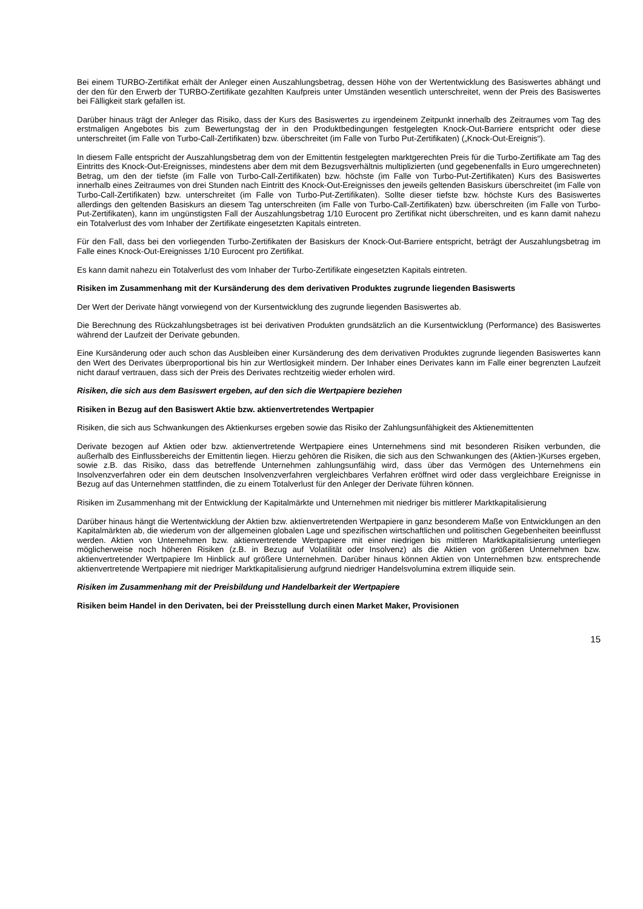Bei einem TURBO-Zertifikat erhält der Anleger einen Auszahlungsbetrag, dessen Höhe von der Wertentwicklung des Basiswertes abhängt und der den für den Erwerb der TURBO-Zertifikate gezahlten Kaufpreis unter Umständen wesentlich unterschreitet, wenn der Preis des Basiswertes bei Fälligkeit stark gefallen ist.
Darüber hinaus trägt der Anleger das Risiko, dass der Kurs des Basiswertes zu irgendeinem Zeitpunkt innerhalb des Zeitraumes vom Tag des erstmaligen Angebotes bis zum Bewertungstag der in den Produktbedingungen festgelegten Knock-Out-Barriere entspricht oder diese unterschreitet (im Falle von Turbo-Call-Zertifikaten) bzw. überschreitet (im Falle von Turbo Put-Zertifikaten) („Knock-Out-Ereignis“).
In diesem Falle entspricht der Auszahlungsbetrag dem von der Emittentin festgelegten marktgerechten Preis für die Turbo-Zertifikate am Tag des Eintritts des Knock-Out-Ereignisses, mindestens aber dem mit dem Bezugsverhältnis multiplizierten (und gegebenenfalls in Euro umgerechneten) Betrag, um den der tiefste (im Falle von Turbo-Call-Zertifikaten) bzw. höchste (im Falle von Turbo-Put-Zertifikaten) Kurs des Basiswertes innerhalb eines Zeitraumes von drei Stunden nach Eintritt des Knock-Out-Ereignisses den jeweils geltenden Basiskurs überschreitet (im Falle von Turbo-Call-Zertifikaten) bzw. unterschreitet (im Falle von Turbo-Put-Zertifikaten). Sollte dieser tiefste bzw. höchste Kurs des Basiswertes allerdings den geltenden Basiskurs an diesem Tag unterschreiten (im Falle von Turbo-Call-Zertifikaten) bzw. überschreiten (im Falle von Turbo-Put-Zertifikaten), kann im ungünstigsten Fall der Auszahlungsbetrag 1/10 Eurocent pro Zertifikat nicht überschreiten, und es kann damit nahezu ein Totalverlust des vom Inhaber der Zertifikate eingesetzten Kapitals eintreten.
Für den Fall, dass bei den vorliegenden Turbo-Zertifikaten der Basiskurs der Knock-Out-Barriere entspricht, beträgt der Auszahlungsbetrag im Falle eines Knock-Out-Ereignisses 1/10 Eurocent pro Zertifikat.
Es kann damit nahezu ein Totalverlust des vom Inhaber der Turbo-Zertifikate eingesetzten Kapitals eintreten.
Risiken im Zusammenhang mit der Kursänderung des dem derivativen Produktes zugrunde liegenden Basiswerts
Der Wert der Derivate hängt vorwiegend von der Kursentwicklung des zugrunde liegenden Basiswertes ab.
Die Berechnung des Rückzahlungsbetrages ist bei derivativen Produkten grundsätzlich an die Kursentwicklung (Performance) des Basiswertes während der Laufzeit der Derivate gebunden.
Eine Kursänderung oder auch schon das Ausbleiben einer Kursänderung des dem derivativen Produktes zugrunde liegenden Basiswertes kann den Wert des Derivates überproportional bis hin zur Wertlosigkeit mindern. Der Inhaber eines Derivates kann im Falle einer begrenzten Laufzeit nicht darauf vertrauen, dass sich der Preis des Derivates rechtzeitig wieder erholen wird.
Risiken, die sich aus dem Basiswert ergeben, auf den sich die Wertpapiere beziehen
Risiken in Bezug auf den Basiswert Aktie bzw. aktienvertretendes Wertpapier
Risiken, die sich aus Schwankungen des Aktienkurses ergeben sowie das Risiko der Zahlungsunfähigkeit des Aktienemittenten
Derivate bezogen auf Aktien oder bzw. aktienvertretende Wertpapiere eines Unternehmens sind mit besonderen Risiken verbunden, die außerhalb des Einflussbereichs der Emittentin liegen. Hierzu gehören die Risiken, die sich aus den Schwankungen des (Aktien-)Kurses ergeben, sowie z.B. das Risiko, dass das betreffende Unternehmen zahlungsunfähig wird, dass über das Vermögen des Unternehmens ein Insolvenzverfahren oder ein dem deutschen Insolvenzverfahren vergleichbares Verfahren eröffnet wird oder dass vergleichbare Ereignisse in Bezug auf das Unternehmen stattfinden, die zu einem Totalverlust für den Anleger der Derivate führen können.
Risiken im Zusammenhang mit der Entwicklung der Kapitalmärkte und Unternehmen mit niedriger bis mittlerer Marktkapitalisierung
Darüber hinaus hängt die Wertentwicklung der Aktien bzw. aktienvertretenden Wertpapiere in ganz besonderem Maße von Entwicklungen an den Kapitalmärkten ab, die wiederum von der allgemeinen globalen Lage und spezifischen wirtschaftlichen und politischen Gegebenheiten beeinflusst werden. Aktien von Unternehmen bzw. aktienvertretende Wertpapiere mit einer niedrigen bis mittleren Marktkapitalisierung unterliegen möglicherweise noch höheren Risiken (z.B. in Bezug auf Volatilität oder Insolvenz) als die Aktien von größeren Unternehmen bzw. aktienvertretender Wertpapiere Im Hinblick auf größere Unternehmen. Darüber hinaus können Aktien von Unternehmen bzw. entsprechende aktienvertretende Wertpapiere mit niedriger Marktkapitalisierung aufgrund niedriger Handelsvolumina extrem illiquide sein.
Risiken im Zusammenhang mit der Preisbildung und Handelbarkeit der Wertpapiere
Risiken beim Handel in den Derivaten, bei der Preisstellung durch einen Market Maker, Provisionen
15